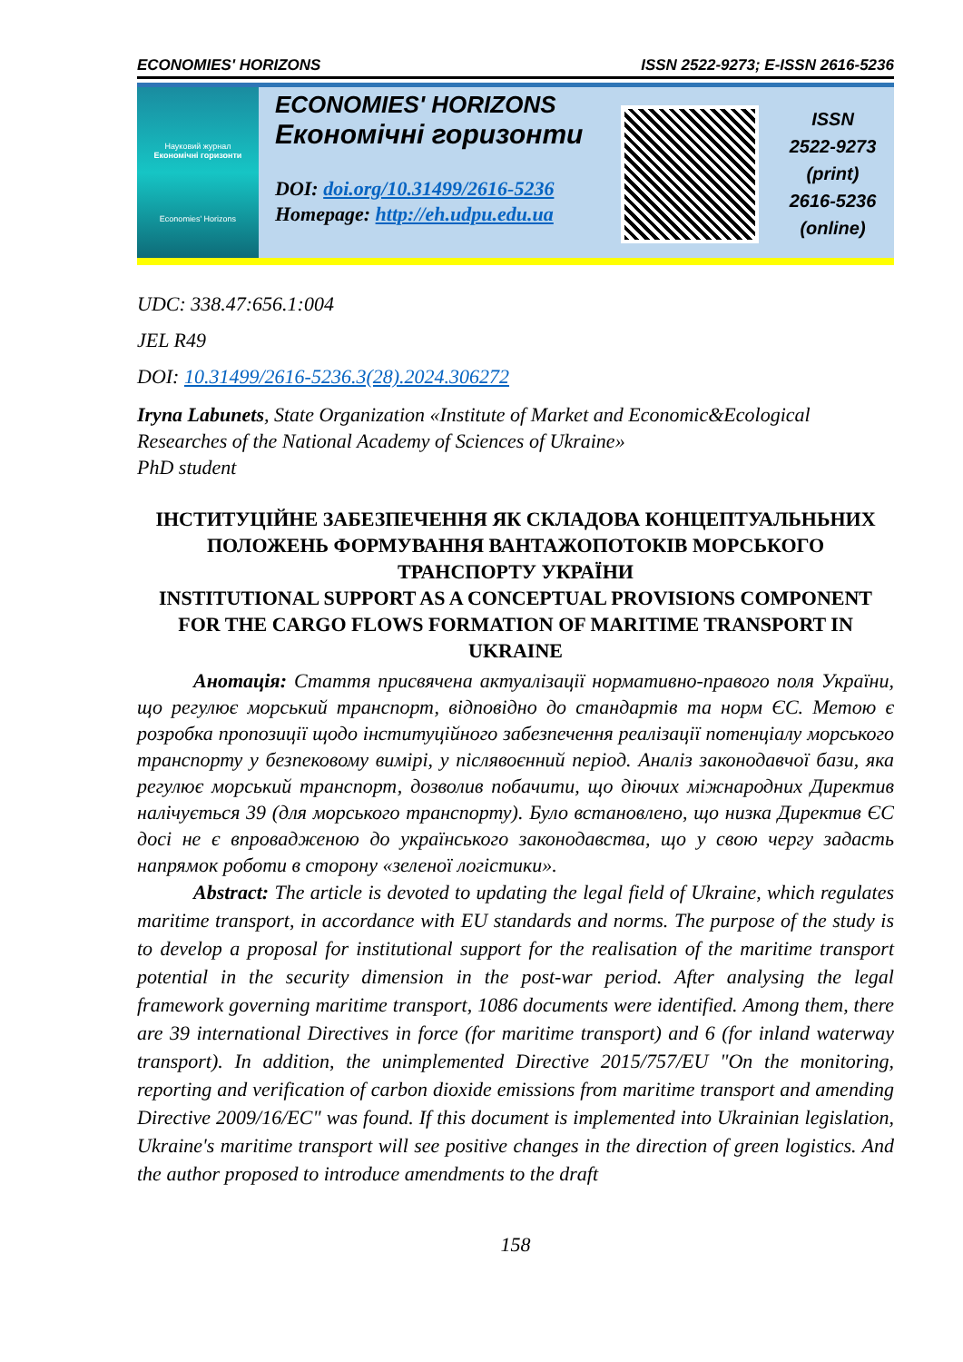ECONOMIES' HORIZONS ISSN 2522-9273; E-ISSN 2616-5236
Науковий журнал
Економічні горизонти
Economies' Horizons
ECONOMIES' HORIZONS
Економічні горизонти
DOI: doi.org/10.31499/2616-5236
Homepage: http://eh.udpu.edu.ua
ISSN
2522-9273
(print)
2616-5236
(online)
UDC: 338.47:656.1:004
JEL R49
DOI: 10.31499/2616-5236.3(28).2024.306272
Iryna Labunets, State Organization «Institute of Market and Economic&Ecological Researches of the National Academy of Sciences of Ukraine»
PhD student
ІНСТИТУЦІЙНЕ ЗАБЕЗПЕЧЕННЯ ЯК СКЛАДОВА КОНЦЕПТУАЛЬНЬНИХ ПОЛОЖЕНЬ ФОРМУВАННЯ ВАНТАЖОПОТОКІВ МОРСЬКОГО ТРАНСПОРТУ УКРАЇНИ
INSTITUTIONAL SUPPORT AS A CONCEPTUAL PROVISIONS COMPONENT FOR THE CARGO FLOWS FORMATION OF MARITIME TRANSPORT IN UKRAINE
Анотація: Стаття присвячена актуалізації нормативно-правого поля України, що регулює морський транспорт, відповідно до стандартів та норм ЄС. Метою є розробка пропозиції щодо інституційного забезпечення реалізації потенціалу морського транспорту у безпековому вимірі, у післявоєнний період. Аналіз законодавчої бази, яка регулює морський транспорт, дозволив побачити, що діючих міжнародних Директив налічується 39 (для морського транспорту). Було встановлено, що низка Директив ЄС досі не є впровадженою до українського законодавства, що у свою чергу задасть напрямок роботи в сторону «зеленої логістики».
Abstract: The article is devoted to updating the legal field of Ukraine, which regulates maritime transport, in accordance with EU standards and norms. The purpose of the study is to develop a proposal for institutional support for the realisation of the maritime transport potential in the security dimension in the post-war period. After analysing the legal framework governing maritime transport, 1086 documents were identified. Among them, there are 39 international Directives in force (for maritime transport) and 6 (for inland waterway transport). In addition, the unimplemented Directive 2015/757/EU "On the monitoring, reporting and verification of carbon dioxide emissions from maritime transport and amending Directive 2009/16/EC" was found. If this document is implemented into Ukrainian legislation, Ukraine's maritime transport will see positive changes in the direction of green logistics. And the author proposed to introduce amendments to the draft
158